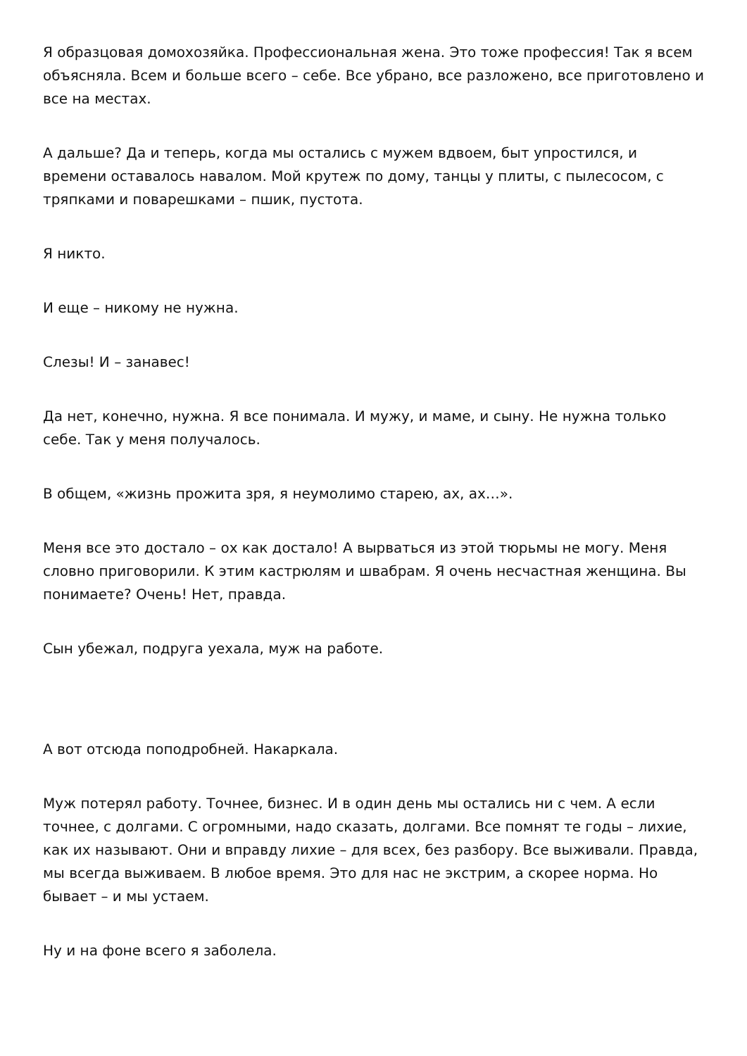Я образцовая домохозяйка. Профессиональная жена. Это тоже профессия! Так я всем объясняла. Всем и больше всего – себе. Все убрано, все разложено, все приготовлено и все на местах.
А дальше? Да и теперь, когда мы остались с мужем вдвоем, быт упростился, и времени оставалось навалом. Мой крутеж по дому, танцы у плиты, с пылесосом, с тряпками и поварешками – пшик, пустота.
Я никто.
И еще – никому не нужна.
Слезы! И – занавес!
Да нет, конечно, нужна. Я все понимала. И мужу, и маме, и сыну. Не нужна только себе. Так у меня получалось.
В общем, «жизнь прожита зря, я неумолимо старею, ах, ах…».
Меня все это достало – ох как достало! А вырваться из этой тюрьмы не могу. Меня словно приговорили. К этим кастрюлям и швабрам. Я очень несчастная женщина. Вы понимаете? Очень! Нет, правда.
Сын убежал, подруга уехала, муж на работе.
А вот отсюда поподробней. Накаркала.
Муж потерял работу. Точнее, бизнес. И в один день мы остались ни с чем. А если точнее, с долгами. С огромными, надо сказать, долгами. Все помнят те годы – лихие, как их называют. Они и вправду лихие – для всех, без разбору. Все выживали. Правда, мы всегда выживаем. В любое время. Это для нас не экстрим, а скорее норма. Но бывает – и мы устаем.
Ну и на фоне всего я заболела.